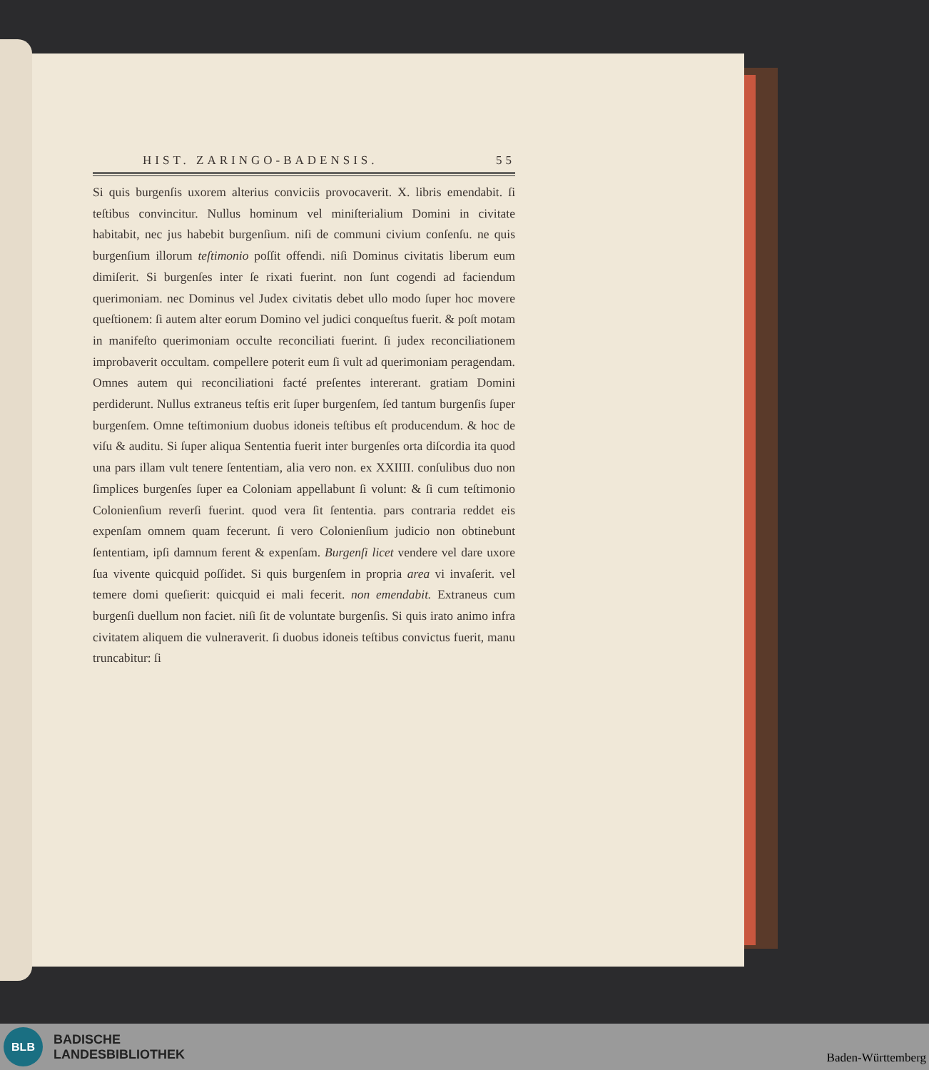HIST. ZARINGO-BADENSIS. 55
Si quis burgenſis uxorem alterius conviciis provocaverit. X. libris emendabit. ſi teſtibus convincitur. Nullus hominum vel miniſterialium Domini in civitate habitabit, nec jus habebit burgenſium. niſi de communi civium conſenſu. ne quis burgenſium illorum teſtimonio poſſit offendi. niſi Dominus civitatis liberum eum dimiſerit. Si burgenſes inter ſe rixati fuerint. non ſunt cogendi ad faciendum querimoniam. nec Dominus vel Judex civitatis debet ullo modo ſuper hoc movere queſtionem: ſi autem alter eorum Domino vel judici conqueſtus fuerit. & poſt motam in manifeſto querimoniam occulte reconciliati fuerint. ſi judex reconciliationem improbaverit occultam. compellere poterit eum ſi vult ad querimoniam peragendam. Omnes autem qui reconciliationi facté preſentes intererant. gratiam Domini perdiderunt. Nullus extraneus teſtis erit ſuper burgenſem, ſed tantum burgenſis ſuper burgenſem. Omne teſtimonium duobus idoneis teſtibus eſt producendum. & hoc de viſu & auditu. Si ſuper aliqua Sententia fuerit inter burgenſes orta diſcordia ita quod una pars illam vult tenere ſententiam, alia vero non. ex XXIIII. conſulibus duo non ſimplices burgenſes ſuper ea Coloniam appellabunt ſi volunt: & ſi cum teſtimonio Colonienſium reverſi fuerint. quod vera ſit ſententia. pars contraria reddet eis expenſam omnem quam fecerunt. ſi vero Colonienſium judicio non obtinebunt ſententiam, ipſi damnum ferent & expenſam. Burgenſi licet vendere vel dare uxore ſua vivente quicquid poſſidet. Si quis burgenſem in propria area vi invaſerit. vel temere domi queſierit: quicquid ei mali fecerit. non emendabit. Extraneus cum burgenſi duellum non faciet. niſi ſit de voluntate burgenſis. Si quis irato animo infra civitatem aliquem die vulneraverit. ſi duobus idoneis teſtibus convictus fuerit, manu truncabitur: ſi
BLB
BADISCHE
LANDESBIBLIOTHEK
Baden-Württemberg